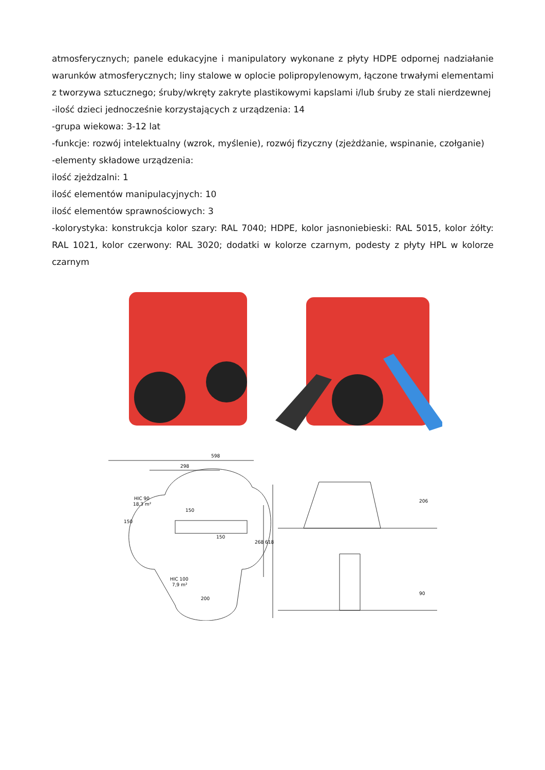atmosferycznych; panele edukacyjne i manipulatory wykonane z płyty HDPE odpornej nadziałanie warunków atmosferycznych; liny stalowe w oplocie polipropylenowym, łączone trwałymi elementami z tworzywa sztucznego; śruby/wkręty zakryte plastikowymi kapslami i/lub śruby ze stali nierdzewnej
-ilość dzieci jednocześnie korzystających z urządzenia: 14
-grupa wiekowa: 3-12 lat
-funkcje: rozwój intelektualny (wzrok, myślenie), rozwój fizyczny (zjeżdżanie, wspinanie, czołganie)
-elementy składowe urządzenia:
ilość zjeżdzalni: 1
ilość elementów manipulacyjnych: 10
ilość elementów sprawnościowych: 3
-kolorystyka: konstrukcja kolor szary: RAL 7040; HDPE, kolor jasnoniebieski: RAL 5015, kolor żółty: RAL 1021, kolor czerwony: RAL 3020; dodatki w kolorze czarnym, podesty z płyty HPL w kolorze czarnym
598
298
HIC 90
18,3 m²
150
150
150
HIC 100
7,9 m²
200
268
618
206
90